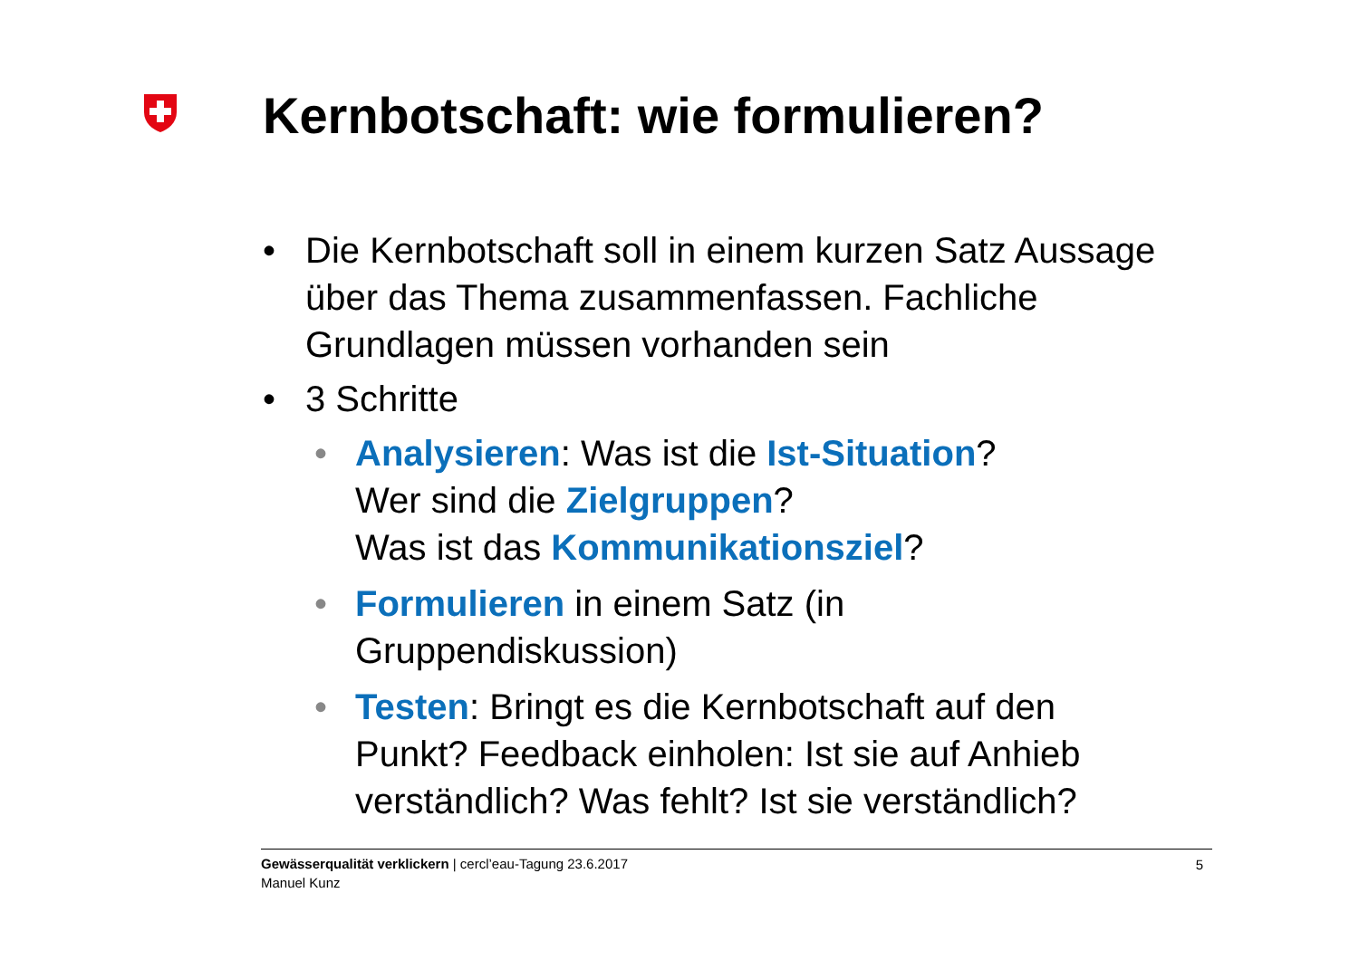Kernbotschaft: wie formulieren?
• Die Kernbotschaft soll in einem kurzen Satz Aussage über das Thema zusammenfassen. Fachliche Grundlagen müssen vorhanden sein
• 3 Schritte
• Analysieren: Was ist die Ist-Situation?
Wer sind die Zielgruppen?
Was ist das Kommunikationsziel?
• Formulieren in einem Satz (in
Gruppendiskussion)
• Testen: Bringt es die Kernbotschaft auf den Punkt? Feedback einholen: Ist sie auf Anhieb verständlich? Was fehlt? Ist sie verständlich?
Gewässerqualität verklickern | cercl’eau-Tagung 23.6.2017
Manuel Kunz
5